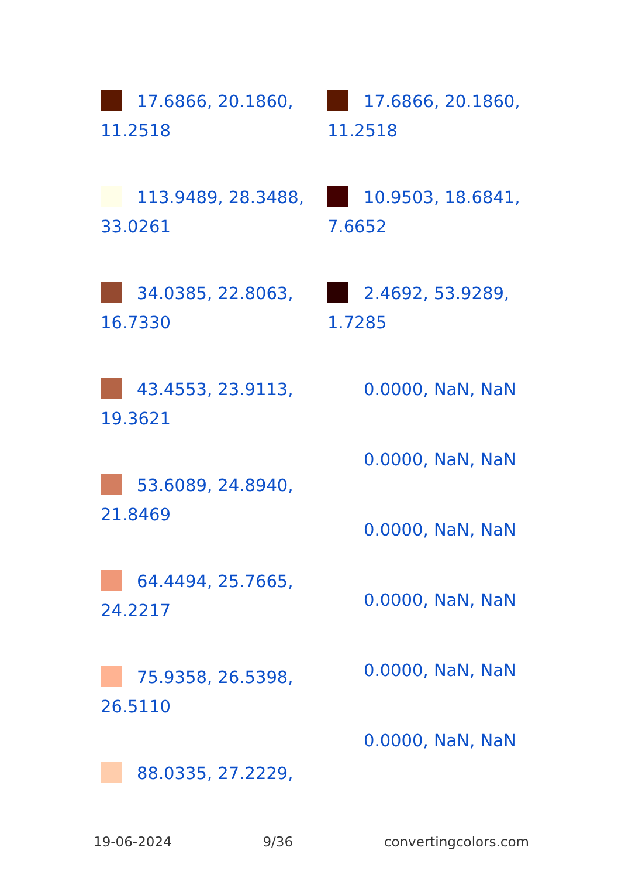17.6866, 20.1860, 11.2518
113.9489, 28.3488, 33.0261
34.0385, 22.8063, 16.7330
43.4553, 23.9113, 19.3621
53.6089, 24.8940, 21.8469
64.4494, 25.7665, 24.2217
75.9358, 26.5398, 26.5110
88.0335, 27.2229,
17.6866, 20.1860, 11.2518
10.9503, 18.6841, 7.6652
2.4692, 53.9289, 1.7285
0.0000, NaN, NaN
0.0000, NaN, NaN
0.0000, NaN, NaN
0.0000, NaN, NaN
0.0000, NaN, NaN
0.0000, NaN, NaN
19-06-2024 9/36 convertingcolors.com